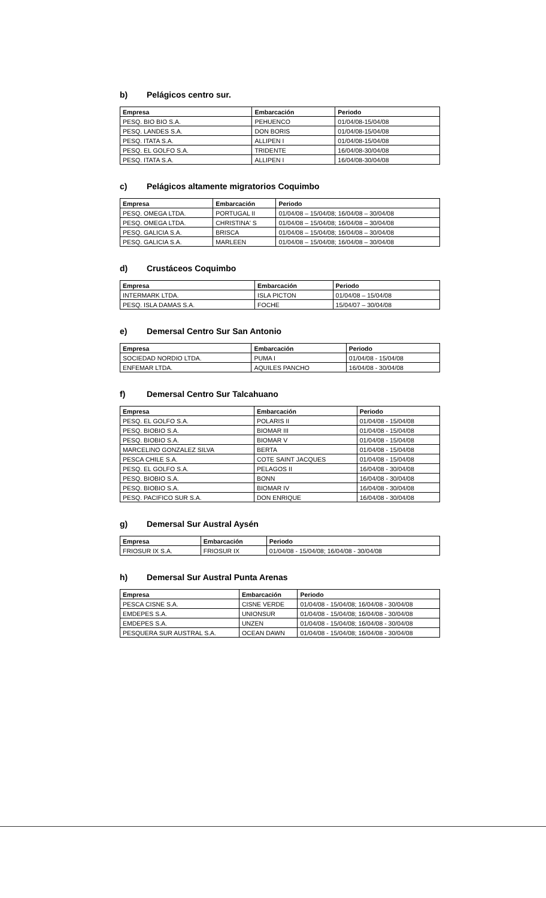b) Pelágicos centro sur.
| Empresa | Embarcación | Periodo |
| --- | --- | --- |
| PESQ. BIO BIO S.A. | PEHUENCO | 01/04/08-15/04/08 |
| PESQ. LANDES S.A. | DON BORIS | 01/04/08-15/04/08 |
| PESQ. ITATA S.A. | ALLIPEN I | 01/04/08-15/04/08 |
| PESQ. EL GOLFO S.A. | TRIDENTE | 16/04/08-30/04/08 |
| PESQ. ITATA S.A. | ALLIPEN I | 16/04/08-30/04/08 |
c) Pelágicos altamente migratorios Coquimbo
| Empresa | Embarcación | Periodo |
| --- | --- | --- |
| PESQ. OMEGA LTDA. | PORTUGAL II | 01/04/08 – 15/04/08; 16/04/08 – 30/04/08 |
| PESQ. OMEGA LTDA. | CHRISTINA' S | 01/04/08 – 15/04/08; 16/04/08 – 30/04/08 |
| PESQ. GALICIA S.A. | BRISCA | 01/04/08 – 15/04/08; 16/04/08 – 30/04/08 |
| PESQ. GALICIA S.A. | MARLEEN | 01/04/08 – 15/04/08; 16/04/08 – 30/04/08 |
d) Crustáceos Coquimbo
| Empresa | Embarcación | Periodo |
| --- | --- | --- |
| INTERMARK LTDA. | ISLA PICTON | 01/04/08 – 15/04/08 |
| PESQ. ISLA DAMAS S.A. | FOCHE | 15/04/07 – 30/04/08 |
e) Demersal Centro Sur San Antonio
| Empresa | Embarcación | Periodo |
| --- | --- | --- |
| SOCIEDAD NORDIO LTDA. | PUMA I | 01/04/08 - 15/04/08 |
| ENFEMAR LTDA. | AQUILES PANCHO | 16/04/08 - 30/04/08 |
f) Demersal Centro Sur Talcahuano
| Empresa | Embarcación | Periodo |
| --- | --- | --- |
| PESQ. EL GOLFO S.A. | POLARIS II | 01/04/08 - 15/04/08 |
| PESQ. BIOBIO S.A. | BIOMAR III | 01/04/08 - 15/04/08 |
| PESQ. BIOBIO S.A. | BIOMAR V | 01/04/08 - 15/04/08 |
| MARCELINO GONZALEZ SILVA | BERTA | 01/04/08 - 15/04/08 |
| PESCA CHILE S.A. | COTE SAINT JACQUES | 01/04/08 - 15/04/08 |
| PESQ. EL GOLFO S.A. | PELAGOS II | 16/04/08 - 30/04/08 |
| PESQ. BIOBIO S.A. | BONN | 16/04/08 - 30/04/08 |
| PESQ. BIOBIO S.A. | BIOMAR IV | 16/04/08 - 30/04/08 |
| PESQ. PACIFICO SUR S.A. | DON ENRIQUE | 16/04/08 - 30/04/08 |
g) Demersal Sur Austral Aysén
| Empresa | Embarcación | Periodo |
| --- | --- | --- |
| FRIOSUR IX S.A. | FRIOSUR IX | 01/04/08 - 15/04/08; 16/04/08 - 30/04/08 |
h) Demersal Sur Austral Punta Arenas
| Empresa | Embarcación | Periodo |
| --- | --- | --- |
| PESCA CISNE S.A. | CISNE VERDE | 01/04/08 - 15/04/08; 16/04/08 - 30/04/08 |
| EMDEPES S.A. | UNIONSUR | 01/04/08 - 15/04/08; 16/04/08 - 30/04/08 |
| EMDEPES S.A. | UNZEN | 01/04/08 - 15/04/08; 16/04/08 - 30/04/08 |
| PESQUERA SUR AUSTRAL S.A. | OCEAN DAWN | 01/04/08 - 15/04/08; 16/04/08 - 30/04/08 |